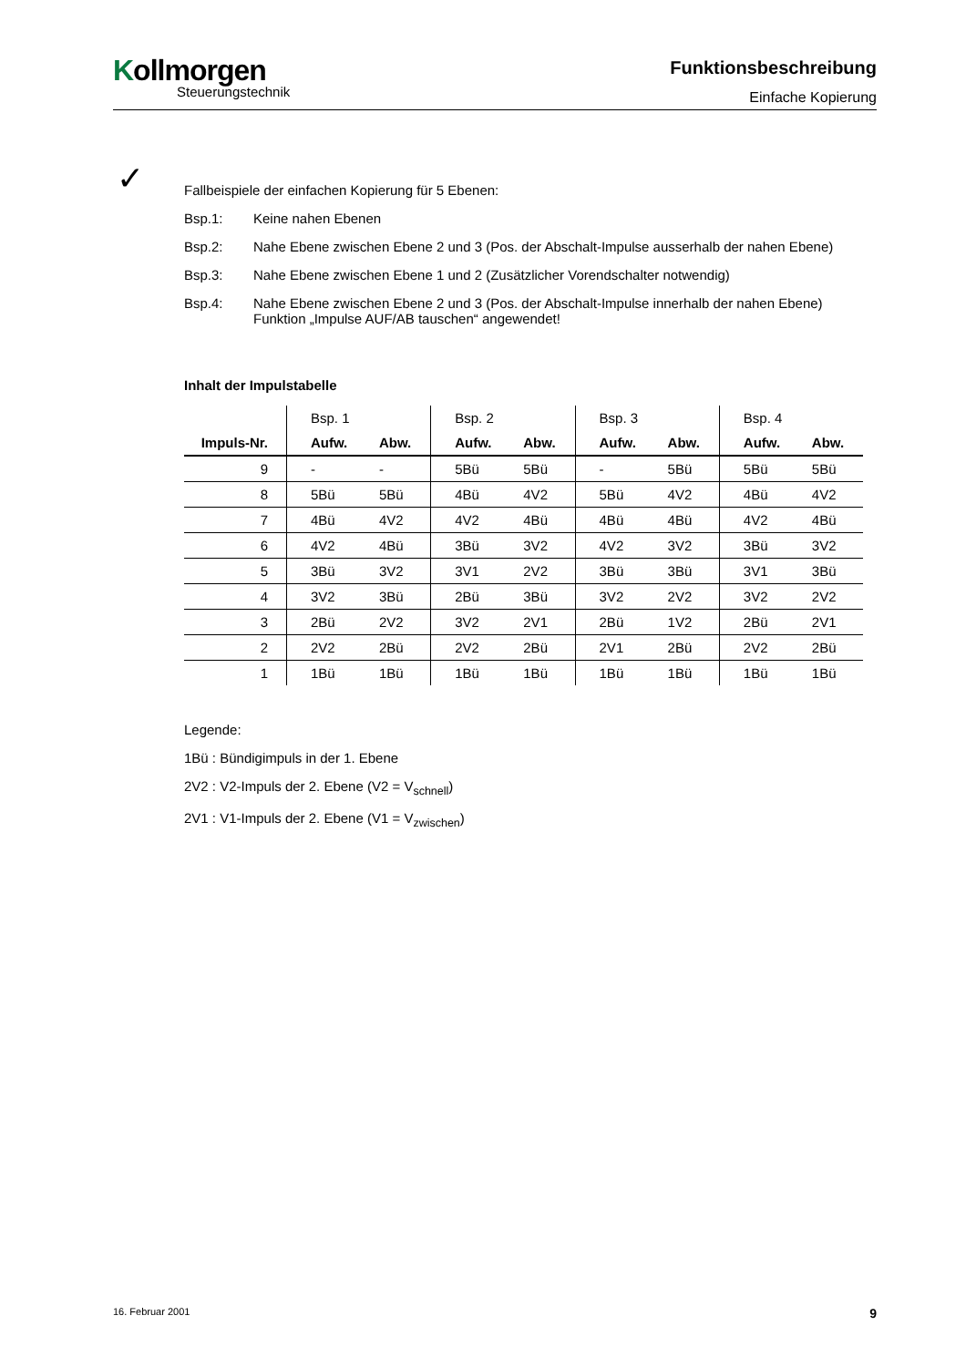Kollmorgen
Steuerungstechnik
Funktionsbeschreibung
Einfache Kopierung
✓
Fallbeispiele der einfachen Kopierung für 5 Ebenen:
Bsp.1: Keine nahen Ebenen
Bsp.2: Nahe Ebene zwischen Ebene 2 und 3 (Pos. der Abschalt-Impulse ausserhalb der nahen Ebene)
Bsp.3: Nahe Ebene zwischen Ebene 1 und 2 (Zusätzlicher Vorendschalter notwendig)
Bsp.4: Nahe Ebene zwischen Ebene 2 und 3 (Pos. der Abschalt-Impulse innerhalb der nahen Ebene)
Funktion „Impulse AUF/AB tauschen“ angewendet!
Inhalt der Impulstabelle
| | Bsp. 1 | | Bsp. 2 | | Bsp. 3 | | Bsp. 4 | |
| --- | --- | --- | --- | --- | --- | --- | --- | --- |
| Impuls-Nr. | Aufw. | Abw. | Aufw. | Abw. | Aufw. | Abw. | Aufw. | Abw. |
| 9 | - | - | 5Bü | 5Bü | - | 5Bü | 5Bü | 5Bü |
| 8 | 5Bü | 5Bü | 4Bü | 4V2 | 5Bü | 4V2 | 4Bü | 4V2 |
| 7 | 4Bü | 4V2 | 4V2 | 4Bü | 4Bü | 4Bü | 4V2 | 4Bü |
| 6 | 4V2 | 4Bü | 3Bü | 3V2 | 4V2 | 3V2 | 3Bü | 3V2 |
| 5 | 3Bü | 3V2 | 3V1 | 2V2 | 3Bü | 3Bü | 3V1 | 3Bü |
| 4 | 3V2 | 3Bü | 2Bü | 3Bü | 3V2 | 2V2 | 3V2 | 2V2 |
| 3 | 2Bü | 2V2 | 3V2 | 2V1 | 2Bü | 1V2 | 2Bü | 2V1 |
| 2 | 2V2 | 2Bü | 2V2 | 2Bü | 2V1 | 2Bü | 2V2 | 2Bü |
| 1 | 1Bü | 1Bü | 1Bü | 1Bü | 1Bü | 1Bü | 1Bü | 1Bü |
Legende:
1Bü : Bündigimpuls in der 1. Ebene
2V2 : V2-Impuls der 2. Ebene (V2 = V<sub>schnell</sub>)
2V1 : V1-Impuls der 2. Ebene (V1 = V<sub>zwischen</sub>)
16. Februar 2001 9